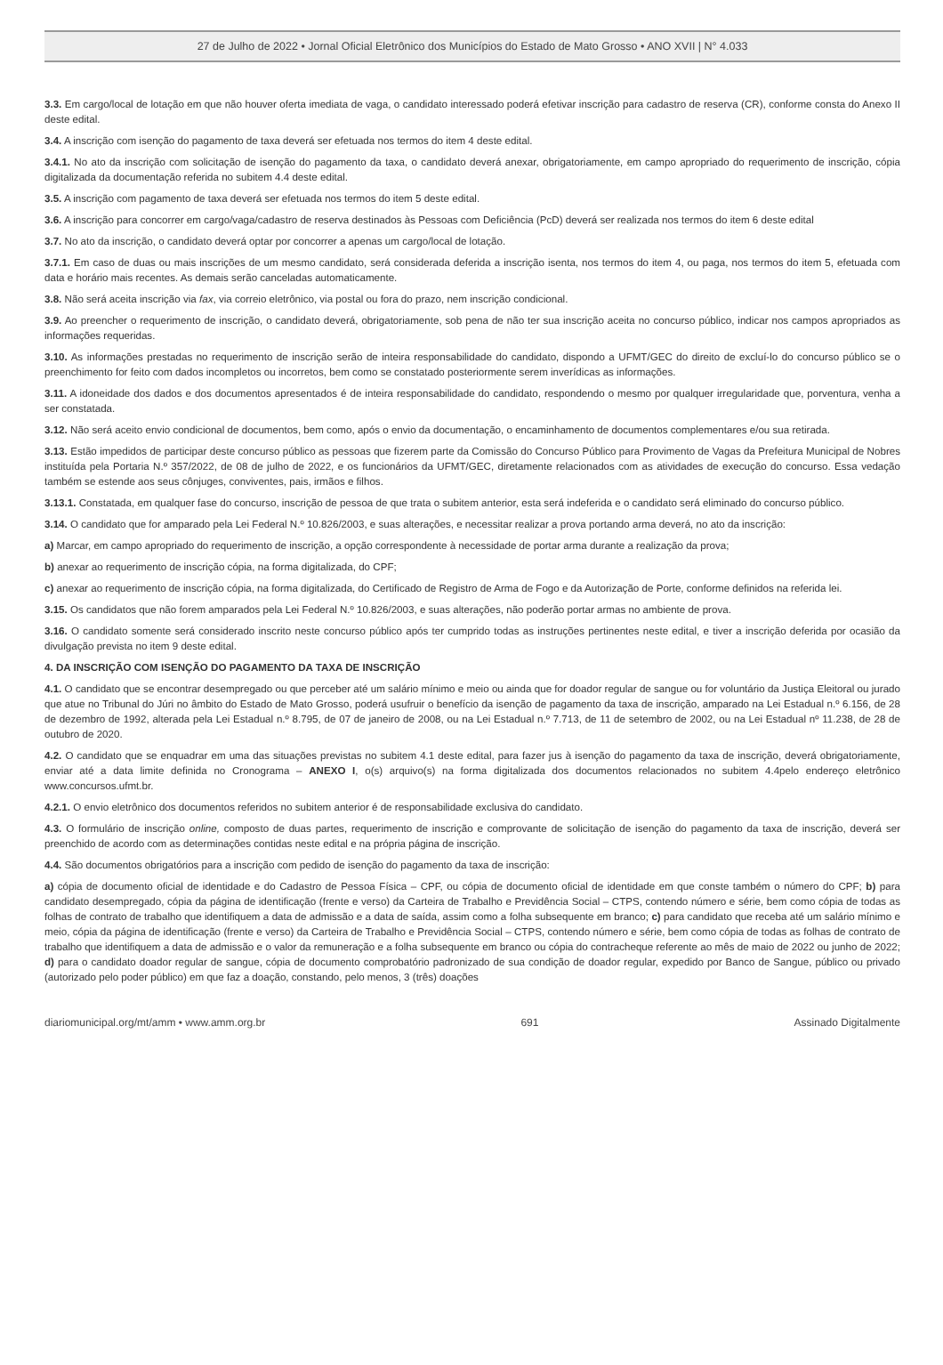27 de Julho de 2022 • Jornal Oficial Eletrônico dos Municípios do Estado de Mato Grosso • ANO XVII | N° 4.033
3.3. Em cargo/local de lotação em que não houver oferta imediata de vaga, o candidato interessado poderá efetivar inscrição para cadastro de reserva (CR), conforme consta do Anexo II deste edital.
3.4. A inscrição com isenção do pagamento de taxa deverá ser efetuada nos termos do item 4 deste edital.
3.4.1. No ato da inscrição com solicitação de isenção do pagamento da taxa, o candidato deverá anexar, obrigatoriamente, em campo apropriado do requerimento de inscrição, cópia digitalizada da documentação referida no subitem 4.4 deste edital.
3.5. A inscrição com pagamento de taxa deverá ser efetuada nos termos do item 5 deste edital.
3.6. A inscrição para concorrer em cargo/vaga/cadastro de reserva destinados às Pessoas com Deficiência (PcD) deverá ser realizada nos termos do item 6 deste edital
3.7. No ato da inscrição, o candidato deverá optar por concorrer a apenas um cargo/local de lotação.
3.7.1. Em caso de duas ou mais inscrições de um mesmo candidato, será considerada deferida a inscrição isenta, nos termos do item 4, ou paga, nos termos do item 5, efetuada com data e horário mais recentes. As demais serão canceladas automaticamente.
3.8. Não será aceita inscrição via fax, via correio eletrônico, via postal ou fora do prazo, nem inscrição condicional.
3.9. Ao preencher o requerimento de inscrição, o candidato deverá, obrigatoriamente, sob pena de não ter sua inscrição aceita no concurso público, indicar nos campos apropriados as informações requeridas.
3.10. As informações prestadas no requerimento de inscrição serão de inteira responsabilidade do candidato, dispondo a UFMT/GEC do direito de excluí-lo do concurso público se o preenchimento for feito com dados incompletos ou incorretos, bem como se constatado posteriormente serem inverídicas as informações.
3.11. A idoneidade dos dados e dos documentos apresentados é de inteira responsabilidade do candidato, respondendo o mesmo por qualquer irregularidade que, porventura, venha a ser constatada.
3.12. Não será aceito envio condicional de documentos, bem como, após o envio da documentação, o encaminhamento de documentos complementares e/ou sua retirada.
3.13. Estão impedidos de participar deste concurso público as pessoas que fizerem parte da Comissão do Concurso Público para Provimento de Vagas da Prefeitura Municipal de Nobres instituída pela Portaria N.º 357/2022, de 08 de julho de 2022, e os funcionários da UFMT/GEC, diretamente relacionados com as atividades de execução do concurso. Essa vedação também se estende aos seus cônjuges, conviventes, pais, irmãos e filhos.
3.13.1. Constatada, em qualquer fase do concurso, inscrição de pessoa de que trata o subitem anterior, esta será indeferida e o candidato será eliminado do concurso público.
3.14. O candidato que for amparado pela Lei Federal N.º 10.826/2003, e suas alterações, e necessitar realizar a prova portando arma deverá, no ato da inscrição:
a) Marcar, em campo apropriado do requerimento de inscrição, a opção correspondente à necessidade de portar arma durante a realização da prova;
b) anexar ao requerimento de inscrição cópia, na forma digitalizada, do CPF;
c) anexar ao requerimento de inscrição cópia, na forma digitalizada, do Certificado de Registro de Arma de Fogo e da Autorização de Porte, conforme definidos na referida lei.
3.15. Os candidatos que não forem amparados pela Lei Federal N.º 10.826/2003, e suas alterações, não poderão portar armas no ambiente de prova.
3.16. O candidato somente será considerado inscrito neste concurso público após ter cumprido todas as instruções pertinentes neste edital, e tiver a inscrição deferida por ocasião da divulgação prevista no item 9 deste edital.
4. DA INSCRIÇÃO COM ISENÇÃO DO PAGAMENTO DA TAXA DE INSCRIÇÃO
4.1. O candidato que se encontrar desempregado ou que perceber até um salário mínimo e meio ou ainda que for doador regular de sangue ou for voluntário da Justiça Eleitoral ou jurado que atue no Tribunal do Júri no âmbito do Estado de Mato Grosso, poderá usufruir o benefício da isenção de pagamento da taxa de inscrição, amparado na Lei Estadual n.º 6.156, de 28 de dezembro de 1992, alterada pela Lei Estadual n.º 8.795, de 07 de janeiro de 2008, ou na Lei Estadual n.º 7.713, de 11 de setembro de 2002, ou na Lei Estadual nº 11.238, de 28 de outubro de 2020.
4.2. O candidato que se enquadrar em uma das situações previstas no subitem 4.1 deste edital, para fazer jus à isenção do pagamento da taxa de inscrição, deverá obrigatoriamente, enviar até a data limite definida no Cronograma – ANEXO I, o(s) arquivo(s) na forma digitalizada dos documentos relacionados no subitem 4.4pelo endereço eletrônico www.concursos.ufmt.br.
4.2.1. O envio eletrônico dos documentos referidos no subitem anterior é de responsabilidade exclusiva do candidato.
4.3. O formulário de inscrição online, composto de duas partes, requerimento de inscrição e comprovante de solicitação de isenção do pagamento da taxa de inscrição, deverá ser preenchido de acordo com as determinações contidas neste edital e na própria página de inscrição.
4.4. São documentos obrigatórios para a inscrição com pedido de isenção do pagamento da taxa de inscrição:
a) cópia de documento oficial de identidade e do Cadastro de Pessoa Física – CPF, ou cópia de documento oficial de identidade em que conste também o número do CPF; b) para candidato desempregado, cópia da página de identificação (frente e verso) da Carteira de Trabalho e Previdência Social – CTPS, contendo número e série, bem como cópia de todas as folhas de contrato de trabalho que identifiquem a data de admissão e a data de saída, assim como a folha subsequente em branco; c) para candidato que receba até um salário mínimo e meio, cópia da página de identificação (frente e verso) da Carteira de Trabalho e Previdência Social – CTPS, contendo número e série, bem como cópia de todas as folhas de contrato de trabalho que identifiquem a data de admissão e o valor da remuneração e a folha subsequente em branco ou cópia do contracheque referente ao mês de maio de 2022 ou junho de 2022; d) para o candidato doador regular de sangue, cópia de documento comprobatório padronizado de sua condição de doador regular, expedido por Banco de Sangue, público ou privado (autorizado pelo poder público) em que faz a doação, constando, pelo menos, 3 (três) doações
diariomunicipal.org/mt/amm • www.amm.org.br 691 Assinado Digitalmente